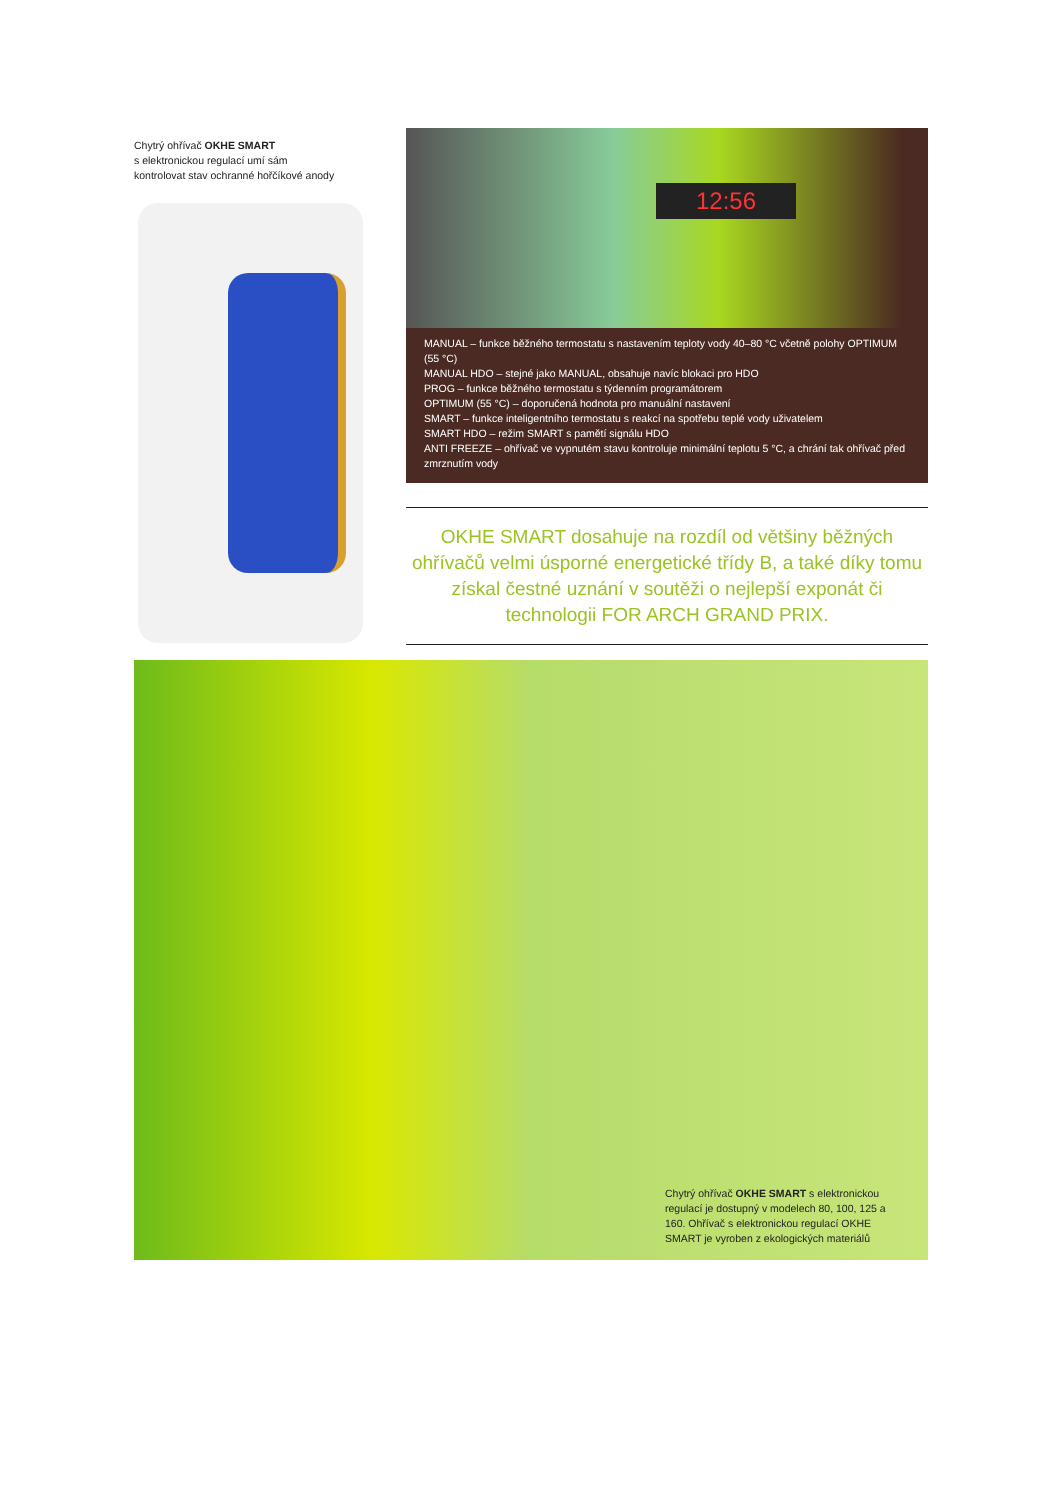Chytrý ohřívač OKHE SMART
s elektronickou regulací umí sám
kontrolovat stav ochranné hořčíkové anody
12:56
MANUAL – funkce běžného termostatu s nastavením teploty vody 40–80 °C včetně polohy OPTIMUM (55 °C)
MANUAL HDO – stejné jako MANUAL, obsahuje navíc blokaci pro HDO
PROG – funkce běžného termostatu s týdenním programátorem
OPTIMUM (55 °C) – doporučená hodnota pro manuální nastavení
SMART – funkce inteligentního termostatu s reakcí na spotřebu teplé vody uživatelem
SMART HDO – režim SMART s pamětí signálu HDO
ANTI FREEZE – ohřívač ve vypnutém stavu kontroluje minimální teplotu 5 °C, a chrání tak ohřívač před zmrznutím vody
OKHE SMART dosahuje na rozdíl od většiny běžných ohřívačů velmi úsporné energetické třídy B, a také díky tomu získal čestné uznání v soutěži o nejlepší exponát či technologii FOR ARCH GRAND PRIX.
Chytrý ohřívač OKHE SMART s elektronickou regulací je dostupný v modelech 80, 100, 125 a 160. Ohřívač s elektronickou regulací OKHE SMART je vyroben z ekologických materiálů